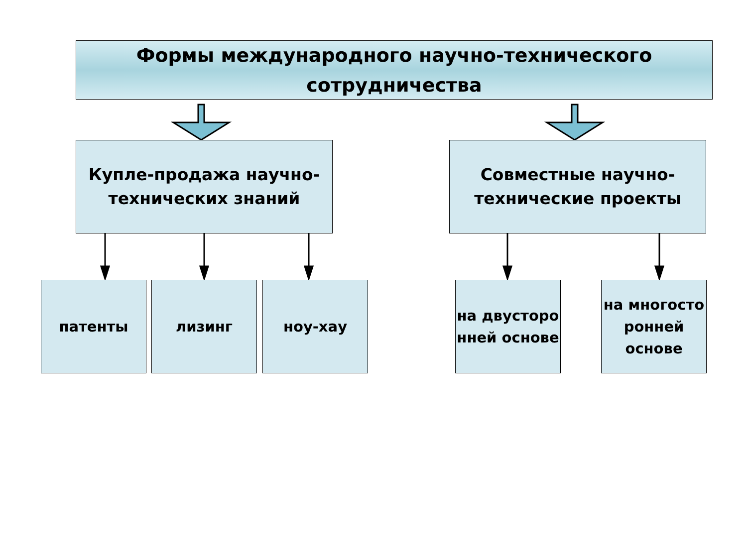Формы международного научно-технического сотрудничества
Купле-продажа научно-технических знаний
Совместные научно-технические проекты
патенты лизинг ноу-хау
на двусторо нней основе
на многосто ронней основе